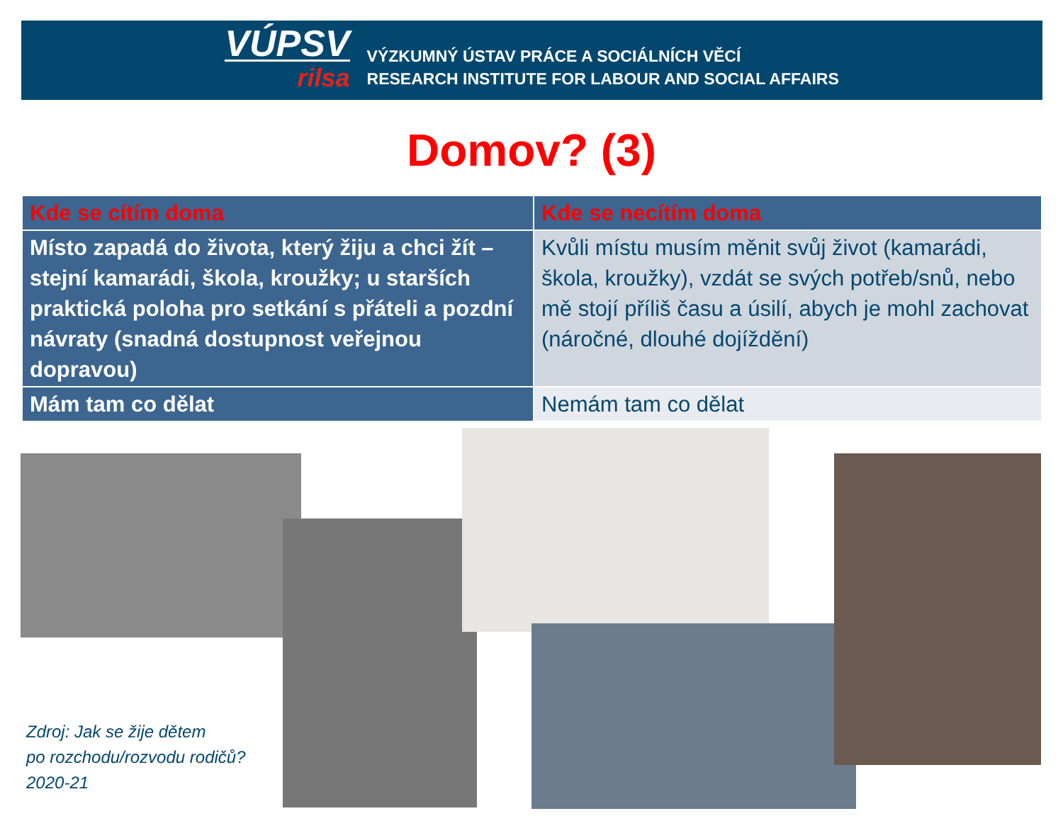VÚPSV
rilsa
VÝZKUMNÝ ÚSTAV PRÁCE A SOCIÁLNÍCH VĚCÍ
RESEARCH INSTITUTE FOR LABOUR AND SOCIAL AFFAIRS
Domov? (3)
| Kde se cítím doma | Kde se necítím doma |
| --- | --- |
| Místo zapadá do života, který žiju a chci žít – stejní kamarádi, škola, kroužky; u starších praktická poloha pro setkání s přáteli a pozdní návraty (snadná dostupnost veřejnou dopravou) | Kvůli místu musím měnit svůj život (kamarádi, škola, kroužky), vzdát se svých potřeb/snů, nebo mě stojí příliš času a úsilí, abych je mohl zachovat (náročné, dlouhé dojíždění) |
| Mám tam co dělat | Nemám tam co dělat |
Zdroj: Jak se žije dětem
po rozchodu/rozvodu rodičů?
2020-21